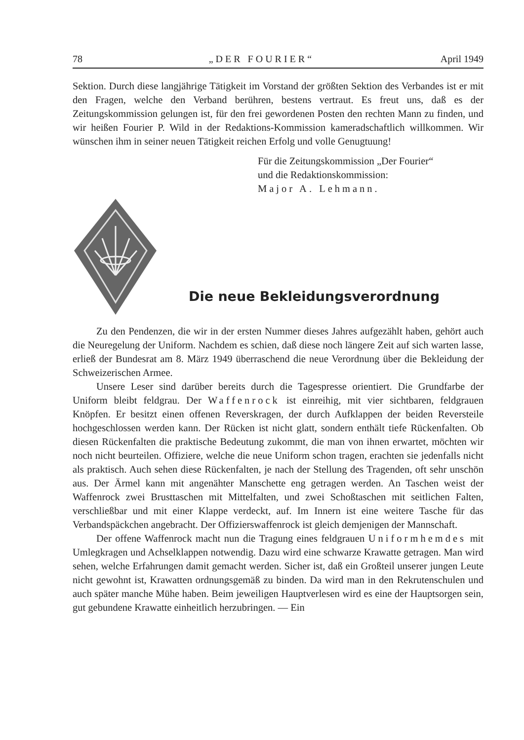78 „DER FOURIER“April 1949
Sektion. Durch diese langjährige Tätigkeit im Vorstand der größten Sektion des Verbandes ist er mit den Fragen, welche den Verband berühren, bestens vertraut. Es freut uns, daß es der Zeitungskommission gelungen ist, für den frei gewordenen Posten den rechten Mann zu finden, und wir heißen Fourier P. Wild in der Redaktions-Kommission kameradschaftlich willkommen. Wir wünschen ihm in seiner neuen Tätigkeit reichen Erfolg und volle Genugtuung!
Für die Zeitungskommission „Der Fourier“
und die Redaktionskommission:
Major A. Lehmann.
Die neue Bekleidungsverordnung
Zu den Pendenzen, die wir in der ersten Nummer dieses Jahres aufgezählt haben, gehört auch die Neuregelung der Uniform. Nachdem es schien, daß diese noch längere Zeit auf sich warten lasse, erließ der Bundesrat am 8. März 1949 überraschend die neue Verordnung über die Bekleidung der Schweizerischen Armee.
Unsere Leser sind darüber bereits durch die Tagespresse orientiert. Die Grundfarbe der Uniform bleibt feldgrau. Der Waffenrock ist einreihig, mit vier sichtbaren, feldgrauen Knöpfen. Er besitzt einen offenen Reverskragen, der durch Aufklappen der beiden Reversteile hochgeschlossen werden kann. Der Rücken ist nicht glatt, sondern enthält tiefe Rückenfalten. Ob diesen Rückenfalten die praktische Bedeutung zukommt, die man von ihnen erwartet, möchten wir noch nicht beurteilen. Offiziere, welche die neue Uniform schon tragen, erachten sie jedenfalls nicht als praktisch. Auch sehen diese Rückenfalten, je nach der Stellung des Tragenden, oft sehr unschön aus. Der Ärmel kann mit angenähter Manschette eng getragen werden. An Taschen weist der Waffenrock zwei Brusttaschen mit Mittelfalten, und zwei Schoßtaschen mit seitlichen Falten, verschließbar und mit einer Klappe verdeckt, auf. Im Innern ist eine weitere Tasche für das Verbandspäckchen angebracht. Der Offizierswaffenrock ist gleich demjenigen der Mannschaft.
Der offene Waffenrock macht nun die Tragung eines feldgrauen Uniformhemdes mit Umlegkragen und Achselklappen notwendig. Dazu wird eine schwarze Krawatte getragen. Man wird sehen, welche Erfahrungen damit gemacht werden. Sicher ist, daß ein Großteil unserer jungen Leute nicht gewohnt ist, Krawatten ordnungsgemäß zu binden. Da wird man in den Rekrutenschulen und auch später manche Mühe haben. Beim jeweiligen Hauptverlesen wird es eine der Hauptsorgen sein, gut gebundene Krawatte einheitlich herzubringen. — Ein